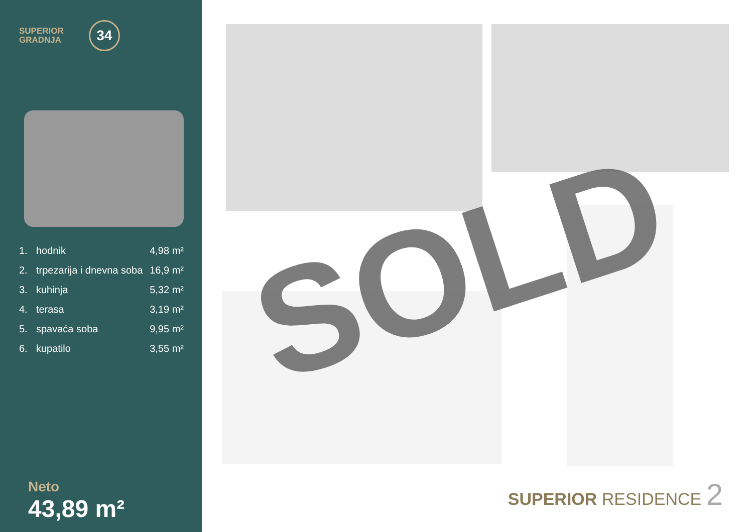SUPERIOR
GRADNJA
34
| 1. | hodnik | 4,98 m² |
| 2. | trpezarija i dnevna soba | 16,9 m² |
| 3. | kuhinja | 5,32 m² |
| 4. | terasa | 3,19 m² |
| 5. | spavaća soba | 9,95 m² |
| 6. | kupatilo | 3,55 m² |
Neto
43,89 m²
SOLD
SUPERIOR RESIDENCE 2